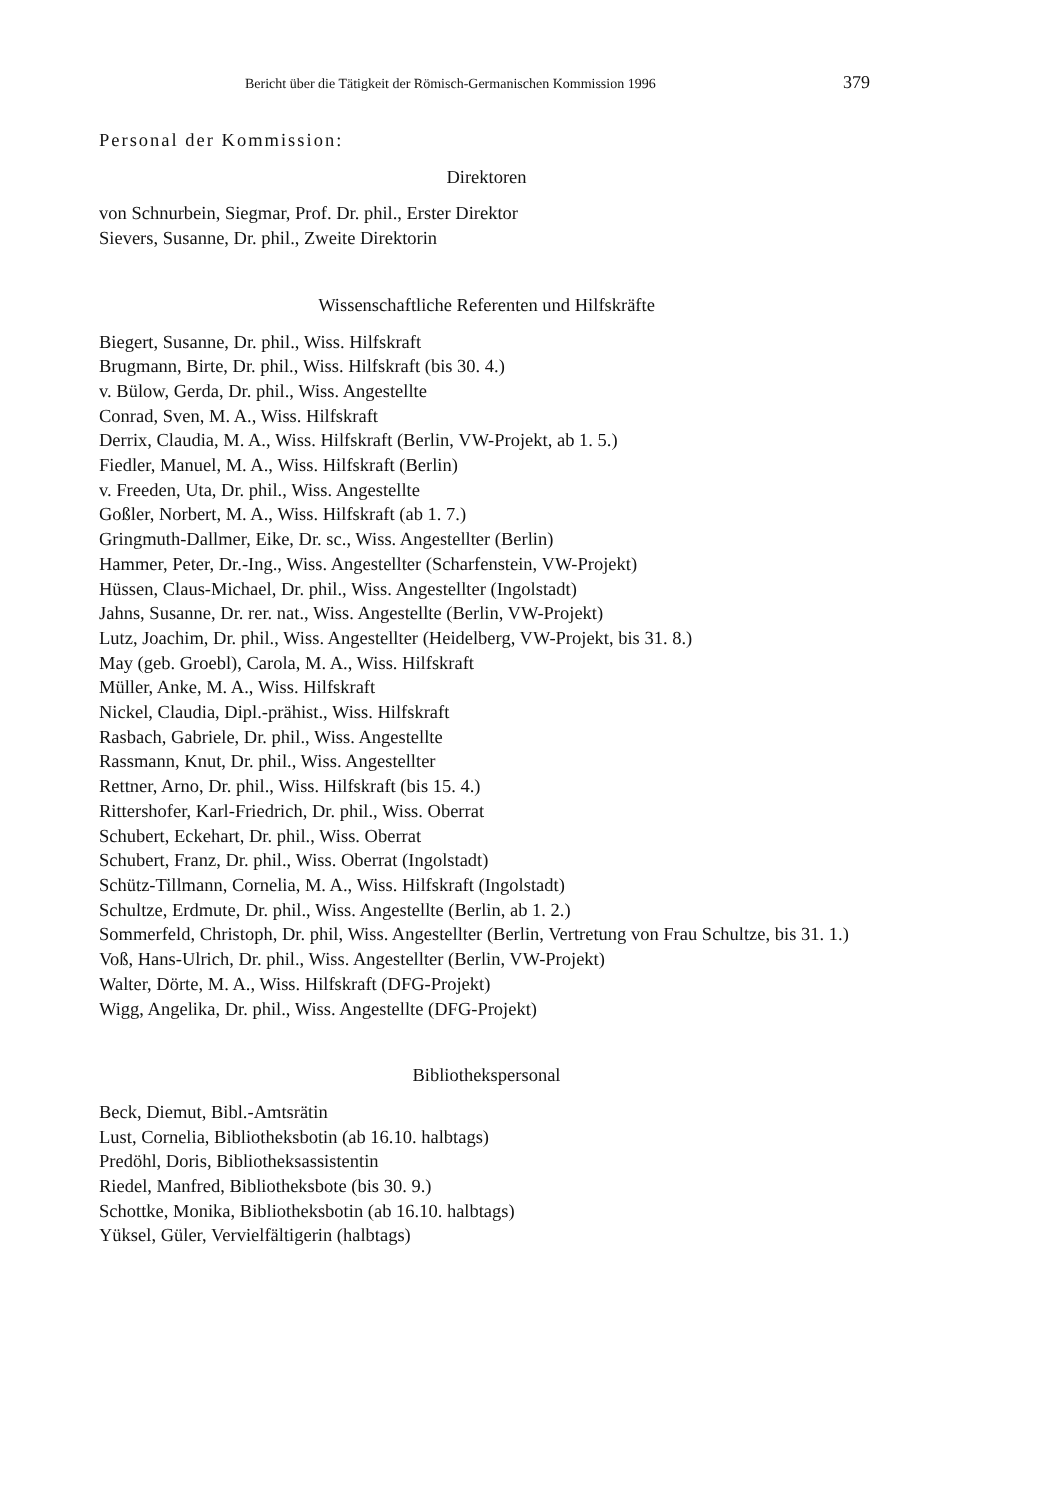Bericht über die Tätigkeit der Römisch-Germanischen Kommission 1996 379
Personal der Kommission:
Direktoren
von Schnurbein, Siegmar, Prof. Dr. phil., Erster Direktor
Sievers, Susanne, Dr. phil., Zweite Direktorin
Wissenschaftliche Referenten und Hilfskräfte
Biegert, Susanne, Dr. phil., Wiss. Hilfskraft
Brugmann, Birte, Dr. phil., Wiss. Hilfskraft (bis 30. 4.)
v. Bülow, Gerda, Dr. phil., Wiss. Angestellte
Conrad, Sven, M. A., Wiss. Hilfskraft
Derrix, Claudia, M. A., Wiss. Hilfskraft (Berlin, VW-Projekt, ab 1. 5.)
Fiedler, Manuel, M. A., Wiss. Hilfskraft (Berlin)
v. Freeden, Uta, Dr. phil., Wiss. Angestellte
Goßler, Norbert, M. A., Wiss. Hilfskraft (ab 1. 7.)
Gringmuth-Dallmer, Eike, Dr. sc., Wiss. Angestellter (Berlin)
Hammer, Peter, Dr.-Ing., Wiss. Angestellter (Scharfenstein, VW-Projekt)
Hüssen, Claus-Michael, Dr. phil., Wiss. Angestellter (Ingolstadt)
Jahns, Susanne, Dr. rer. nat., Wiss. Angestellte (Berlin, VW-Projekt)
Lutz, Joachim, Dr. phil., Wiss. Angestellter (Heidelberg, VW-Projekt, bis 31. 8.)
May (geb. Groebl), Carola, M. A., Wiss. Hilfskraft
Müller, Anke, M. A., Wiss. Hilfskraft
Nickel, Claudia, Dipl.-prähist., Wiss. Hilfskraft
Rasbach, Gabriele, Dr. phil., Wiss. Angestellte
Rassmann, Knut, Dr. phil., Wiss. Angestellter
Rettner, Arno, Dr. phil., Wiss. Hilfskraft (bis 15. 4.)
Rittershofer, Karl-Friedrich, Dr. phil., Wiss. Oberrat
Schubert, Eckehart, Dr. phil., Wiss. Oberrat
Schubert, Franz, Dr. phil., Wiss. Oberrat (Ingolstadt)
Schütz-Tillmann, Cornelia, M. A., Wiss. Hilfskraft (Ingolstadt)
Schultze, Erdmute, Dr. phil., Wiss. Angestellte (Berlin, ab 1. 2.)
Sommerfeld, Christoph, Dr. phil, Wiss. Angestellter (Berlin, Vertretung von Frau Schultze, bis 31. 1.)
Voß, Hans-Ulrich, Dr. phil., Wiss. Angestellter (Berlin, VW-Projekt)
Walter, Dörte, M. A., Wiss. Hilfskraft (DFG-Projekt)
Wigg, Angelika, Dr. phil., Wiss. Angestellte (DFG-Projekt)
Bibliothekspersonal
Beck, Diemut, Bibl.-Amtsrätin
Lust, Cornelia, Bibliotheksbotin (ab 16.10. halbtags)
Predöhl, Doris, Bibliotheksassistentin
Riedel, Manfred, Bibliotheksbote (bis 30. 9.)
Schottke, Monika, Bibliotheksbotin (ab 16.10. halbtags)
Yüksel, Güler, Vervielfältigerin (halbtags)